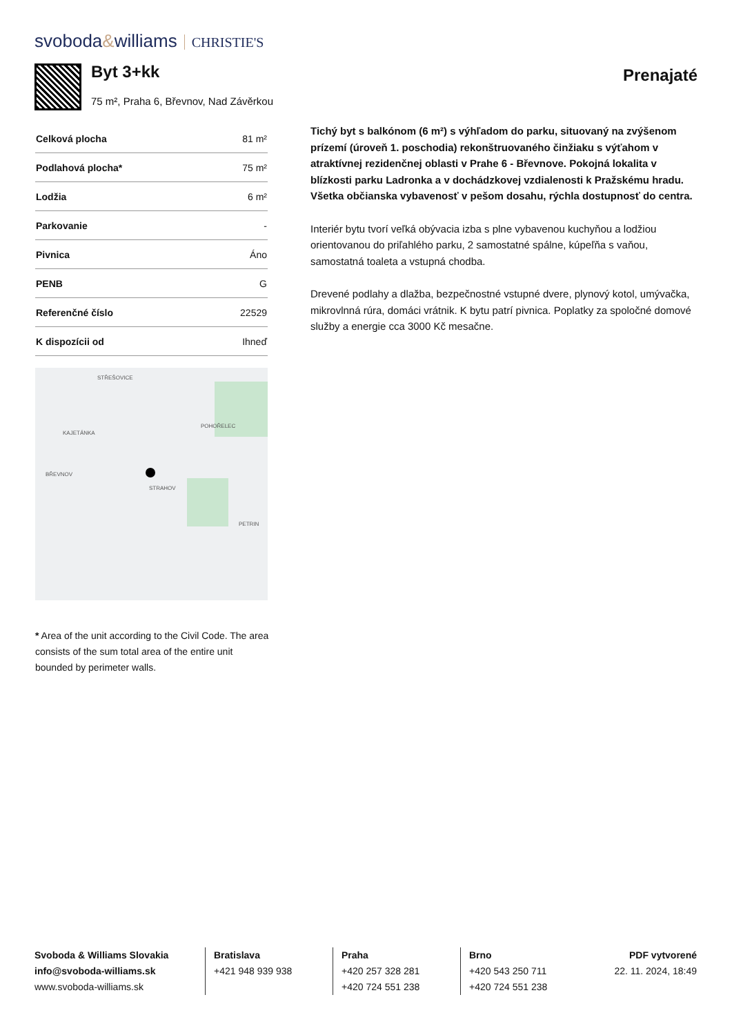svoboda&williams CHRISTIE'S
Byt 3+kk
75 m², Praha 6, Břevnov, Nad Závěrkou
Prenajaté
| Celková plocha | 81 m² |
| Podlahová plocha* | 75 m² |
| Lodžia | 6 m² |
| Parkovanie | - |
| Pivnica | Áno |
| PENB | G |
| Referenčné číslo | 22529 |
| K dispozícii od | Ihneď |
STŘEŠOVICE
KAJETÁNKA
POHOŘELEC
BŘEVNOV
STRAHOV
PETRIN
* Area of the unit according to the Civil Code. The area consists of the sum total area of the entire unit bounded by perimeter walls.
Tichý byt s balkónom (6 m²) s výhľadom do parku, situovaný na zvýšenom prízemí (úroveň 1. poschodia) rekonštruovaného činžiaku s výťahom v atraktívnej rezidenčnej oblasti v Prahe 6 - Břevnove. Pokojná lokalita v blízkosti parku Ladronka a v dochádzkovej vzdialenosti k Pražskému hradu. Všetka občianska vybavenosť v pešom dosahu, rýchla dostupnosť do centra.
Interiér bytu tvorí veľká obývacia izba s plne vybavenou kuchyňou a lodžiou orientovanou do priľahlého parku, 2 samostatné spálne, kúpeľňa s vaňou, samostatná toaleta a vstupná chodba.
Drevené podlahy a dlažba, bezpečnostné vstupné dvere, plynový kotol, umývačka, mikrovlnná rúra, domáci vrátnik. K bytu patrí pivnica. Poplatky za spoločné domové služby a energie cca 3000 Kč mesačne.
Svoboda & Williams Slovakia
info@svoboda-williams.sk
www.svoboda-williams.sk
Bratislava
+421 948 939 938
Praha
+420 257 328 281
+420 724 551 238
Brno
+420 543 250 711
+420 724 551 238
PDF vytvorené
22. 11. 2024, 18:49